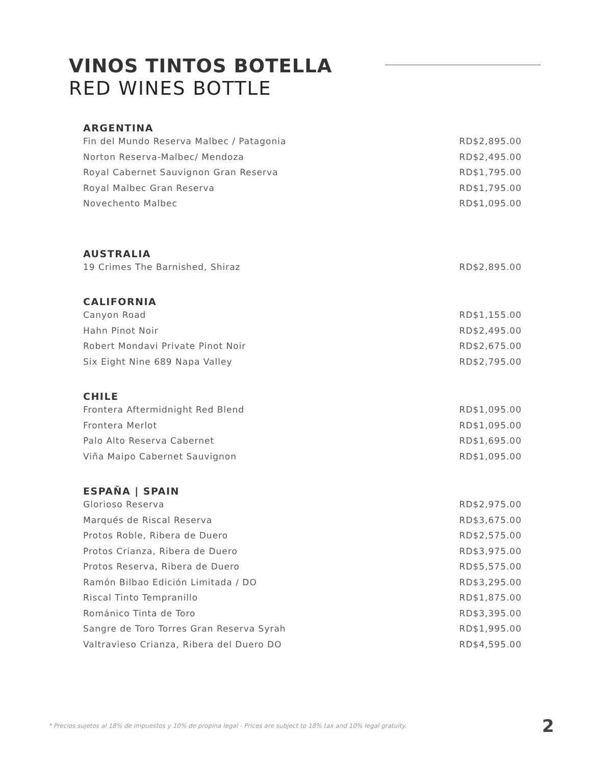VINOS TINTOS BOTELLA
RED WINES BOTTLE
| ARGENTINA | |
| --- | --- |
| Fin del Mundo Reserva Malbec / Patagonia | RD$2,895.00 |
| Norton Reserva-Malbec/ Mendoza | RD$2,495.00 |
| Royal Cabernet Sauvignon Gran Reserva | RD$1,795.00 |
| Royal Malbec Gran Reserva | RD$1,795.00 |
| Novechento Malbec | RD$1,095.00 |
| AUSTRALIA | |
| 19 Crimes The Barnished, Shiraz | RD$2,895.00 |
| CALIFORNIA | |
| Canyon Road | RD$1,155.00 |
| Hahn Pinot Noir | RD$2,495.00 |
| Robert Mondavi Private Pinot Noir | RD$2,675.00 |
| Six Eight Nine 689 Napa Valley | RD$2,795.00 |
| CHILE | |
| Frontera Aftermidnight Red Blend | RD$1,095.00 |
| Frontera Merlot | RD$1,095.00 |
| Palo Alto Reserva Cabernet | RD$1,695.00 |
| Viña Maipo Cabernet Sauvignon | RD$1,095.00 |
| ESPAÑA / SPAIN | |
| Glorioso Reserva | RD$2,975.00 |
| Marqués de Riscal Reserva | RD$3,675.00 |
| Protos Roble, Ribera de Duero | RD$2,575.00 |
| Protos Crianza, Ribera de Duero | RD$3,975.00 |
| Protos Reserva, Ribera de Duero | RD$5,575.00 |
| Ramón Bilbao Edición Limitada / DO | RD$3,295.00 |
| Riscal Tinto Tempranillo | RD$1,875.00 |
| Románico Tinta de Toro | RD$3,395.00 |
| Sangre de Toro Torres Gran Reserva Syrah | RD$1,995.00 |
| Valtravieso Crianza, Ribera del Duero DO | RD$4,595.00 |
* Precios sujetos al 18% de impuestos y 10% de propina legal - Prices are subject to 18% tax and 10% legal gratuity.
2